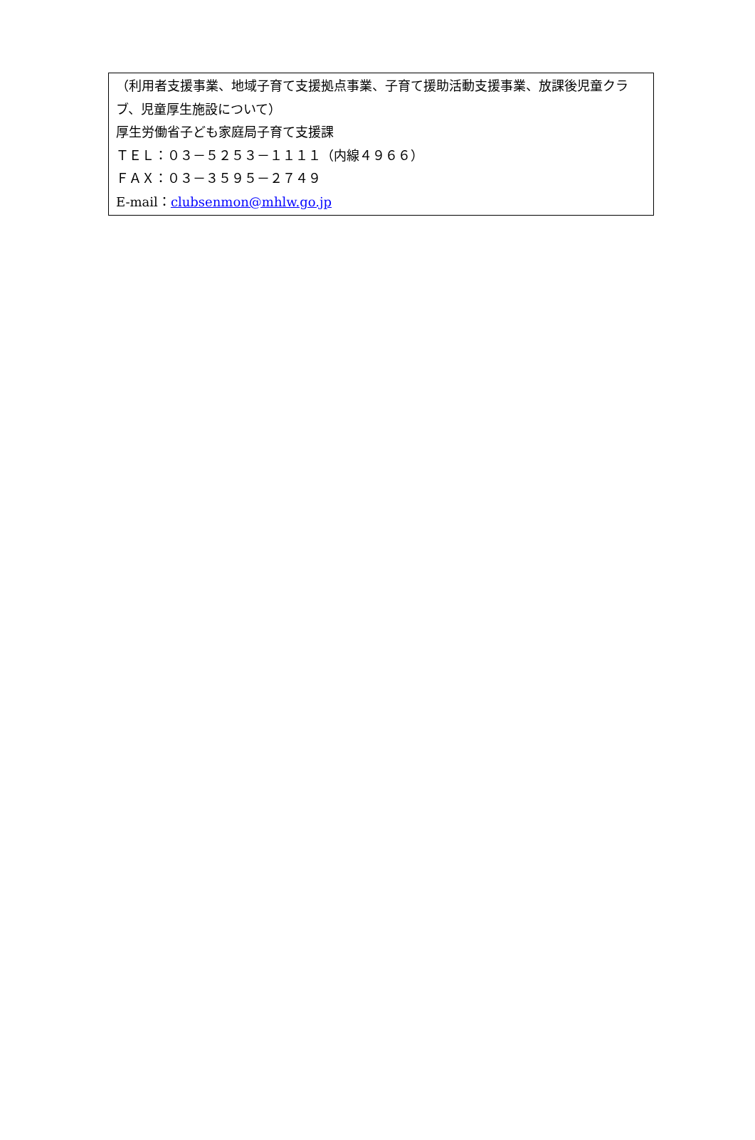（利用者支援事業、地域子育て支援拠点事業、子育て援助活動支援事業、放課後児童クラブ、児童厚生施設について）
厚生労働省子ども家庭局子育て支援課
ＴＥＬ：０３－５２５３－１１１１（内線４９６６）
ＦＡＸ：０３－３５９５－２７４９
E-mail：clubsenmon@mhlw.go.jp